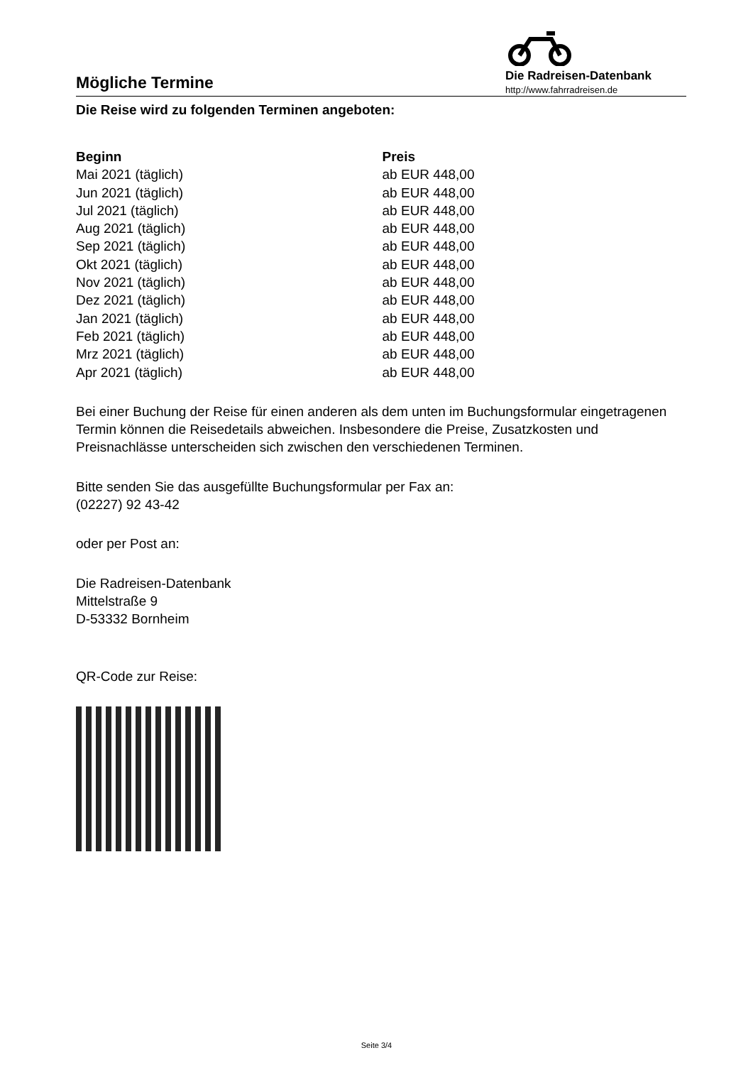Mögliche Termine
Die Radreisen-Datenbank
http://www.fahrradreisen.de
Die Reise wird zu folgenden Terminen angeboten:
| Beginn | Preis |
| --- | --- |
| Mai 2021 (täglich) | ab EUR 448,00 |
| Jun 2021 (täglich) | ab EUR 448,00 |
| Jul 2021 (täglich) | ab EUR 448,00 |
| Aug 2021 (täglich) | ab EUR 448,00 |
| Sep 2021 (täglich) | ab EUR 448,00 |
| Okt 2021 (täglich) | ab EUR 448,00 |
| Nov 2021 (täglich) | ab EUR 448,00 |
| Dez 2021 (täglich) | ab EUR 448,00 |
| Jan 2021 (täglich) | ab EUR 448,00 |
| Feb 2021 (täglich) | ab EUR 448,00 |
| Mrz 2021 (täglich) | ab EUR 448,00 |
| Apr 2021 (täglich) | ab EUR 448,00 |
Bei einer Buchung der Reise für einen anderen als dem unten im Buchungsformular eingetragenen Termin können die Reisedetails abweichen. Insbesondere die Preise, Zusatzkosten und Preisnachlässe unterscheiden sich zwischen den verschiedenen Terminen.
Bitte senden Sie das ausgefüllte Buchungsformular per Fax an:
(02227) 92 43-42
oder per Post an:
Die Radreisen-Datenbank
Mittelstraße 9
D-53332 Bornheim
QR-Code zur Reise:
Seite 3/4